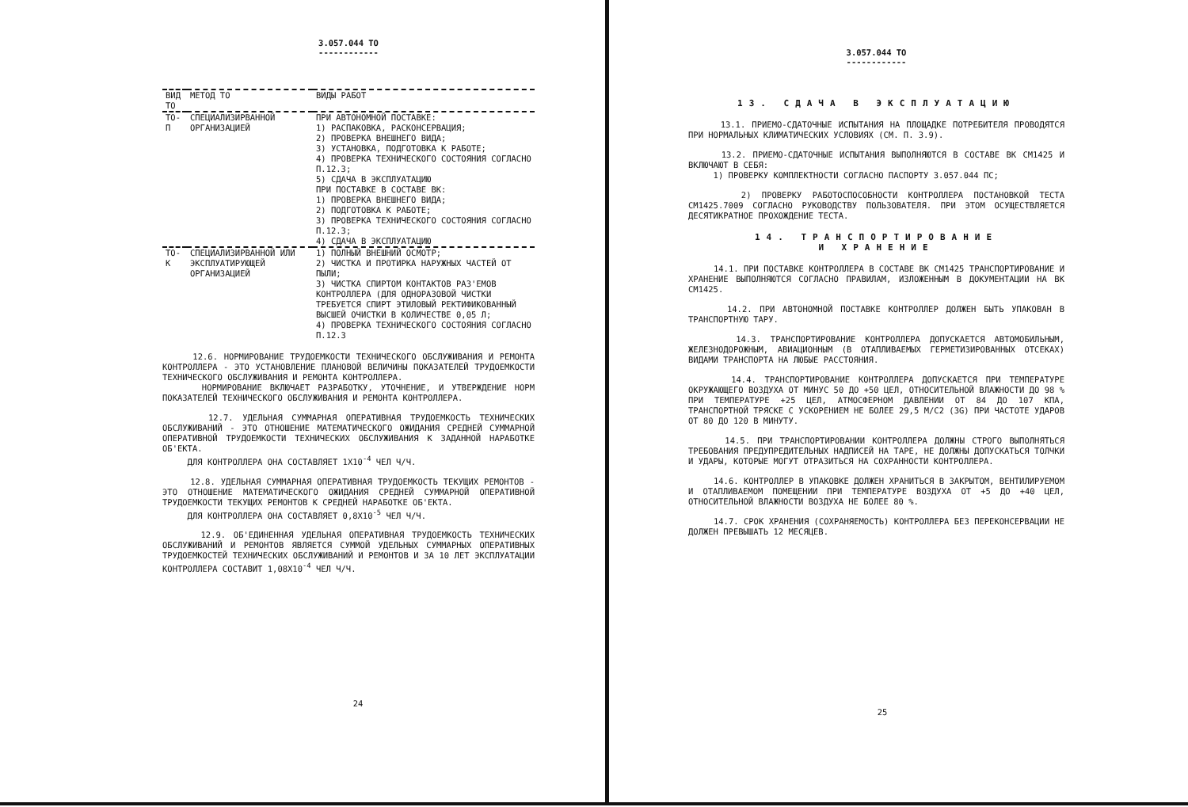3.057.044 ТО
------------
| ВИД ТО | МЕТОД ТО | ВИДЫ РАБОТ |
| --- | --- | --- |
| ТО-П | СПЕЦИАЛИЗИРВАННОЙ ОРГАНИЗАЦИЕЙ | ПРИ АВТОНОМНОЙ ПОСТАВКЕ: 1) РАСПАКОВКА, РАСКОНСЕРВАЦИЯ; 2) ПРОВЕРКА ВНЕШНЕГО ВИДА; 3) УСТАНОВКА, ПОДГОТОВКА К РАБОТЕ; 4) ПРОВЕРКА ТЕХНИЧЕСКОГО СОСТОЯНИЯ СОГЛАСНО П.12.3; 5) СДАЧА В ЭКСПЛУАТАЦИЮ ПРИ ПОСТАВКЕ В СОСТАВЕ ВК: 1) ПРОВЕРКА ВНЕШНЕГО ВИДА; 2) ПОДГОТОВКА К РАБОТЕ; 3) ПРОВЕРКА ТЕХНИЧЕСКОГО СОСТОЯНИЯ СОГЛАСНО П.12.3; 4) СДАЧА В ЭКСПЛУАТАЦИЮ |
| ТО-К | СПЕЦИАЛИЗИРВАННОЙ ИЛИ ЭКСПЛУАТИРУЮЩЕЙ ОРГАНИЗАЦИЕЙ | 1) ПОЛНЫЙ ВНЕШНИЙ ОСМОТР; 2) ЧИСТКА И ПРОТИРКА НАРУЖНЫХ ЧАСТЕЙ ОТ ПЫЛИ; 3) ЧИСТКА СПИРТОМ КОНТАКТОВ РАЗ'ЕМОВ КОНТРОЛЛЕРА (ДЛЯ ОДНОРАЗОВОЙ ЧИСТКИ ТРЕБУЕТСЯ СПИРТ ЭТИЛОВЫЙ РЕКТИФИКОВАННЫЙ ВЫСШЕЙ ОЧИСТКИ В КОЛИЧЕСТВЕ 0,05 Л; 4) ПРОВЕРКА ТЕХНИЧЕСКОГО СОСТОЯНИЯ СОГЛАСНО П.12.3 |
12.6. НОРМИРОВАНИЕ ТРУДОЕМКОСТИ ТЕХНИЧЕСКОГО ОБСЛУЖИВАНИЯ И РЕМОНТА КОНТРОЛЛЕРА - ЭТО УСТАНОВЛЕНИЕ ПЛАНОВОЙ ВЕЛИЧИНЫ ПОКАЗАТЕЛЕЙ ТРУДОЕМКОСТИ ТЕХНИЧЕСКОГО ОБСЛУЖИВАНИЯ И РЕМОНТА КОНТРОЛЛЕРА.
НОРМИРОВАНИЕ ВКЛЮЧАЕТ РАЗРАБОТКУ, УТОЧНЕНИЕ, И УТВЕРЖДЕНИЕ НОРМ ПОКАЗАТЕЛЕЙ ТЕХНИЧЕСКОГО ОБСЛУЖИВАНИЯ И РЕМОНТА КОНТРОЛЛЕРА.
12.7. УДЕЛЬНАЯ СУММАРНАЯ ОПЕРАТИВНАЯ ТРУДОЕМКОСТЬ ТЕХНИЧЕСКИХ ОБСЛУЖИВАНИЙ - ЭТО ОТНОШЕНИЕ МАТЕМАТИЧЕСКОГО ОЖИДАНИЯ СРЕДНЕЙ СУММАРНОЙ ОПЕРАТИВНОЙ ТРУДОЕМКОСТИ ТЕХНИЧЕСКИХ ОБСЛУЖИВАНИЯ К ЗАДАННОЙ НАРАБОТКЕ ОБ'ЕКТА.
ДЛЯ КОНТРОЛЛЕРА ОНА СОСТАВЛЯЕТ 1X10<sup>-4</sup> ЧЕЛ Ч/Ч.
12.8. УДЕЛЬНАЯ СУММАРНАЯ ОПЕРАТИВНАЯ ТРУДОЕМКОСТЬ ТЕКУЩИХ РЕМОНТОВ - ЭТО ОТНОШЕНИЕ МАТЕМАТИЧЕСКОГО ОЖИДАНИЯ СРЕДНЕЙ СУММАРНОЙ ОПЕРАТИВНОЙ ТРУДОЕМКОСТИ ТЕКУЩИХ РЕМОНТОВ К СРЕДНЕЙ НАРАБОТКЕ ОБ'ЕКТА.
ДЛЯ КОНТРОЛЛЕРА ОНА СОСТАВЛЯЕТ 0,8X10<sup>-5</sup> ЧЕЛ Ч/Ч.
12.9. ОБ'ЕДИНЕННАЯ УДЕЛЬНАЯ ОПЕРАТИВНАЯ ТРУДОЕМКОСТЬ ТЕХНИЧЕСКИХ ОБСЛУЖИВАНИЙ И РЕМОНТОВ ЯВЛЯЕТСЯ СУММОЙ УДЕЛЬНЫХ СУММАРНЫХ ОПЕРАТИВНЫХ ТРУДОЕМКОСТЕЙ ТЕХНИЧЕСКИХ ОБСЛУЖИВАНИЙ И РЕМОНТОВ И ЗА 10 ЛЕТ ЭКСПЛУАТАЦИИ КОНТРОЛЛЕРА СОСТАВИТ 1,08X10<sup>-4</sup> ЧЕЛ Ч/Ч.
24
3.057.044 ТО
------------
13. СДАЧА В ЭКСПЛУАТАЦИЮ
13.1. ПРИЕМО-СДАТОЧНЫЕ ИСПЫТАНИЯ НА ПЛОЩАДКЕ ПОТРЕБИТЕЛЯ ПРОВОДЯТСЯ ПРИ НОРМАЛЬНЫХ КЛИМАТИЧЕСКИХ УСЛОВИЯХ (СМ. П. 3.9).
13.2. ПРИЕМО-СДАТОЧНЫЕ ИСПЫТАНИЯ ВЫПОЛНЯЮТСЯ В СОСТАВЕ ВК СМ1425 И ВКЛЮЧАЮТ В СЕБЯ:
1) ПРОВЕРКУ КОМПЛЕКТНОСТИ СОГЛАСНО ПАСПОРТУ 3.057.044 ПС;
2) ПРОВЕРКУ РАБОТОСПОСОБНОСТИ КОНТРОЛЛЕРА ПОСТАНОВКОЙ ТЕСТА СМ1425.7009 СОГЛАСНО РУКОВОДСТВУ ПОЛЬЗОВАТЕЛЯ. ПРИ ЭТОМ ОСУЩЕСТВЛЯЕТСЯ ДЕСЯТИКРАТНОЕ ПРОХОЖДЕНИЕ ТЕСТА.
14. ТРАНСПОРТИРОВАНИЕ
И ХРАНЕНИЕ
14.1. ПРИ ПОСТАВКЕ КОНТРОЛЛЕРА В СОСТАВЕ ВК СМ1425 ТРАНСПОРТИРОВАНИЕ И ХРАНЕНИЕ ВЫПОЛНЯЮТСЯ СОГЛАСНО ПРАВИЛАМ, ИЗЛОЖЕННЫМ В ДОКУМЕНТАЦИИ НА ВК СМ1425.
14.2. ПРИ АВТОНОМНОЙ ПОСТАВКЕ КОНТРОЛЛЕР ДОЛЖЕН БЫТЬ УПАКОВАН В ТРАНСПОРТНУЮ ТАРУ.
14.3. ТРАНСПОРТИРОВАНИЕ КОНТРОЛЛЕРА ДОПУСКАЕТСЯ АВТОМОБИЛЬНЫМ, ЖЕЛЕЗНОДОРОЖНЫМ, АВИАЦИОННЫМ (В ОТАПЛИВАЕМЫХ ГЕРМЕТИЗИРОВАННЫХ ОТСЕКАХ) ВИДАМИ ТРАНСПОРТА НА ЛЮБЫЕ РАССТОЯНИЯ.
14.4. ТРАНСПОРТИРОВАНИЕ КОНТРОЛЛЕРА ДОПУСКАЕТСЯ ПРИ ТЕМПЕРАТУРЕ ОКРУЖАЮЩЕГО ВОЗДУХА ОТ МИНУС 50 ДО +50 ЦЕЛ, ОТНОСИТЕЛЬНОЙ ВЛАЖНОСТИ ДО 98 % ПРИ ТЕМПЕРАТУРЕ +25 ЦЕЛ, АТМОСФЕРНОМ ДАВЛЕНИИ ОТ 84 ДО 107 КПА, ТРАНСПОРТНОЙ ТРЯСКЕ С УСКОРЕНИЕМ НЕ БОЛЕЕ 29,5 М/С2 (3G) ПРИ ЧАСТОТЕ УДАРОВ ОТ 80 ДО 120 В МИНУТУ.
14.5. ПРИ ТРАНСПОРТИРОВАНИИ КОНТРОЛЛЕРА ДОЛЖНЫ СТРОГО ВЫПОЛНЯТЬСЯ ТРЕБОВАНИЯ ПРЕДУПРЕДИТЕЛЬНЫХ НАДПИСЕЙ НА ТАРЕ, НЕ ДОЛЖНЫ ДОПУСКАТЬСЯ ТОЛЧКИ И УДАРЫ, КОТОРЫЕ МОГУТ ОТРАЗИТЬСЯ НА СОХРАННОСТИ КОНТРОЛЛЕРА.
14.6. КОНТРОЛЛЕР В УПАКОВКЕ ДОЛЖЕН ХРАНИТЬСЯ В ЗАКРЫТОМ, ВЕНТИЛИРУЕМОМ И ОТАПЛИВАЕМОМ ПОМЕЩЕНИИ ПРИ ТЕМПЕРАТУРЕ ВОЗДУХА ОТ +5 ДО +40 ЦЕЛ, ОТНОСИТЕЛЬНОЙ ВЛАЖНОСТИ ВОЗДУХА НЕ БОЛЕЕ 80 %.
14.7. СРОК ХРАНЕНИЯ (СОХРАНЯЕМОСТЬ) КОНТРОЛЛЕРА БЕЗ ПЕРЕКОНСЕРВАЦИИ НЕ ДОЛЖЕН ПРЕВЫШАТЬ 12 МЕСЯЦЕВ.
25